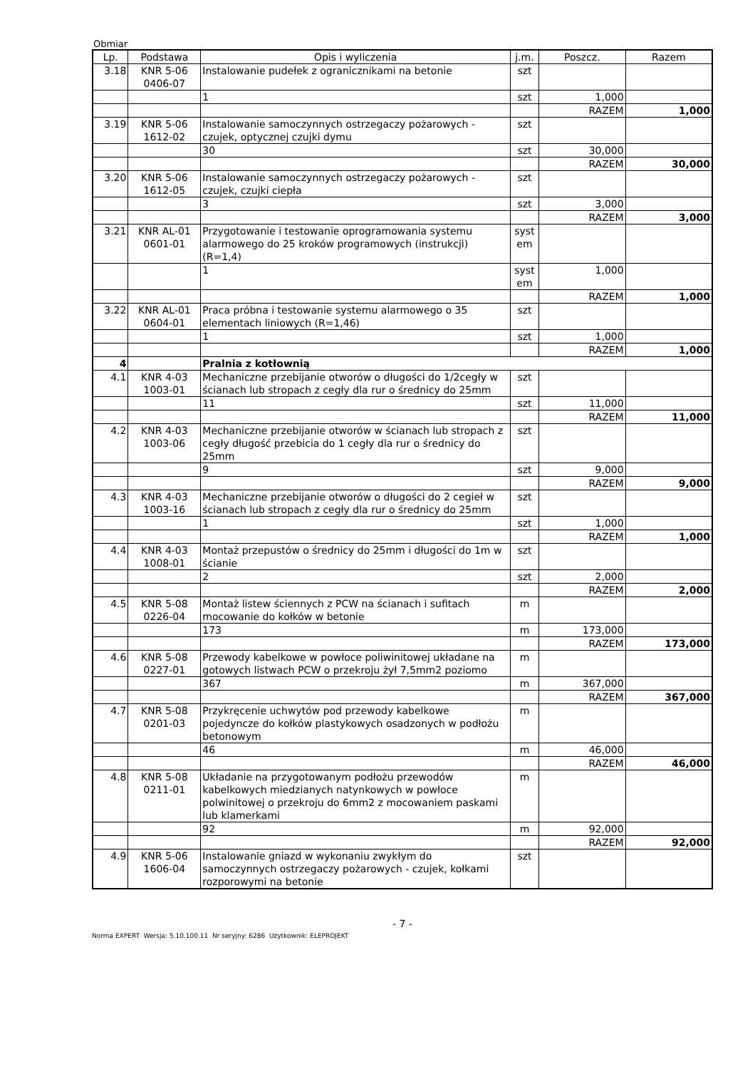Obmiar
| Lp. | Podstawa | Opis i wyliczenia | j.m. | Poszcz. | Razem |
| --- | --- | --- | --- | --- | --- |
| 3.18 | KNR 5-06 0406-07 | Instalowanie pudełek z ogranicznikami na betonie | szt | | |
| | | 1 | szt | 1,000 | |
| | | | | RAZEM | 1,000 |
| 3.19 | KNR 5-06 1612-02 | Instalowanie samoczynnych ostrzegaczy pożarowych - czujek, optycznej czujki dymu | szt | | |
| | | 30 | szt | 30,000 | |
| | | | | RAZEM | 30,000 |
| 3.20 | KNR 5-06 1612-05 | Instalowanie samoczynnych ostrzegaczy pożarowych - czujek, czujki ciepła | szt | | |
| | | 3 | szt | 3,000 | |
| | | | | RAZEM | 3,000 |
| 3.21 | KNR AL-01 0601-01 | Przygotowanie i testowanie oprogramowania systemu alarmowego do 25 kroków programowych (instrukcji) (R=1,4) | syst em | | |
| | | 1 | syst em | 1,000 | |
| | | | | RAZEM | 1,000 |
| 3.22 | KNR AL-01 0604-01 | Praca próbna i testowanie systemu alarmowego o 35 elementach liniowych (R=1,46) | szt | | |
| | | 1 | szt | 1,000 | |
| | | | | RAZEM | 1,000 |
| 4 | | Pralnia z kotłownią | | | |
| 4.1 | KNR 4-03 1003-01 | Mechaniczne przebijanie otworów o długości do 1/2cegły w ścianach lub stropach z cegły dla rur o średnicy do 25mm | szt | | |
| | | 11 | szt | 11,000 | |
| | | | | RAZEM | 11,000 |
| 4.2 | KNR 4-03 1003-06 | Mechaniczne przebijanie otworów w ścianach lub stropach z cegły długość przebicia do 1 cegły dla rur o średnicy do 25mm | szt | | |
| | | 9 | szt | 9,000 | |
| | | | | RAZEM | 9,000 |
| 4.3 | KNR 4-03 1003-16 | Mechaniczne przebijanie otworów o długości do 2 cegieł w ścianach lub stropach z cegły dla rur o średnicy do 25mm | szt | | |
| | | 1 | szt | 1,000 | |
| | | | | RAZEM | 1,000 |
| 4.4 | KNR 4-03 1008-01 | Montaż przepustów o średnicy do 25mm i długości do 1m w ścianie | szt | | |
| | | 2 | szt | 2,000 | |
| | | | | RAZEM | 2,000 |
| 4.5 | KNR 5-08 0226-04 | Montaż listew ściennych z PCW na ścianach i sufitach mocowanie do kołków w betonie | m | | |
| | | 173 | m | 173,000 | |
| | | | | RAZEM | 173,000 |
| 4.6 | KNR 5-08 0227-01 | Przewody kabelkowe w powłoce poliwinitowej układane na gotowych listwach PCW o przekroju żył 7,5mm2 poziomo | m | | |
| | | 367 | m | 367,000 | |
| | | | | RAZEM | 367,000 |
| 4.7 | KNR 5-08 0201-03 | Przykręcenie uchwytów pod przewody kabelkowe pojedyncze do kołków plastykowych osadzonych w podłożu betonowym | m | | |
| | | 46 | m | 46,000 | |
| | | | | RAZEM | 46,000 |
| 4.8 | KNR 5-08 0211-01 | Układanie na przygotowanym podłożu przewodów kabelkowych miedzianych natynkowych w powłoce polwinitowej o przekroju do 6mm2 z mocowaniem paskami lub klamerkami | m | | |
| | | 92 | m | 92,000 | |
| | | | | RAZEM | 92,000 |
| 4.9 | KNR 5-06 1606-04 | Instalowanie gniazd w wykonaniu zwykłym do samoczynnych ostrzegaczy pożarowych - czujek, kołkami rozporowymi na betonie | szt | | |
- 7 -
Norma EXPERT Wersja: 5.10.100.11 Nr seryjny: 6286 Użytkownik: ELEPROJEKT